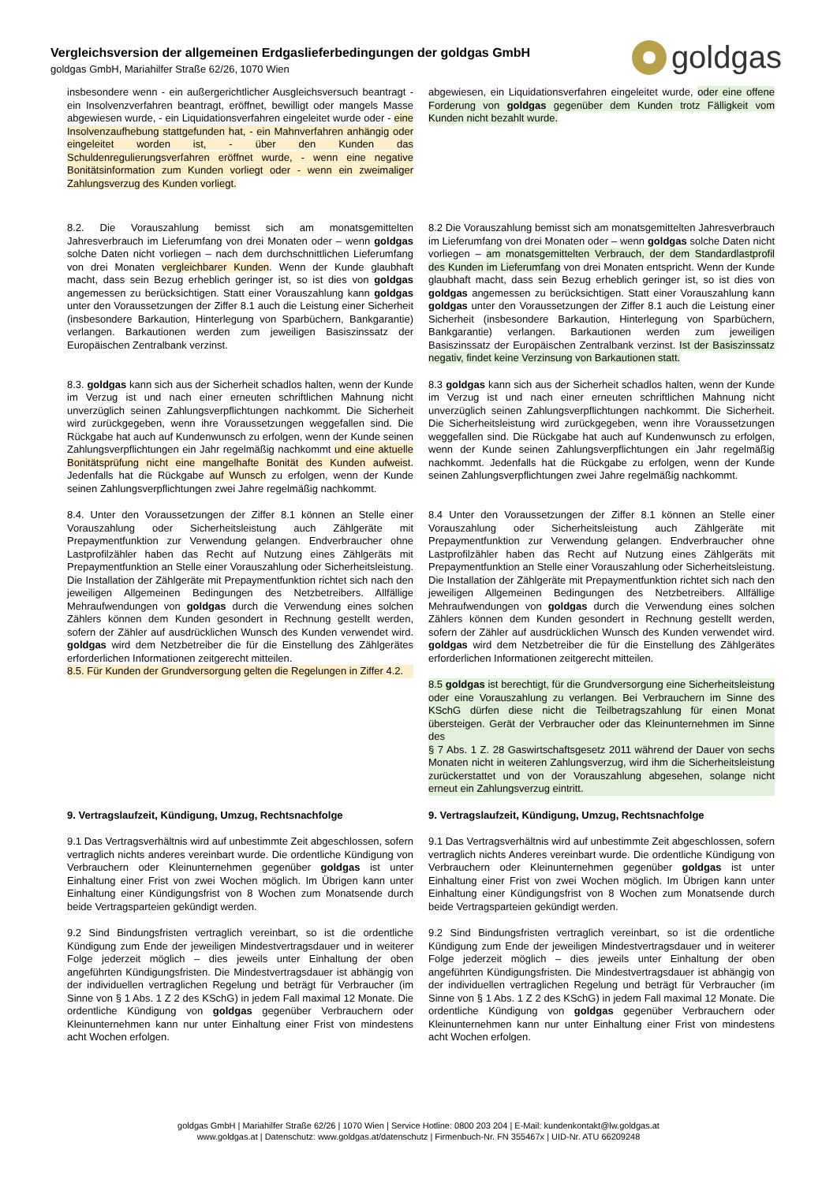Vergleichsversion der allgemeinen Erdgaslieferbedingungen der goldgas GmbH
goldgas GmbH, Mariahilfer Straße 62/26, 1070 Wien
goldgas
insbesondere wenn - ein außergerichtlicher Ausgleichsversuch beantragt - ein Insolvenzverfahren beantragt, eröffnet, bewilligt oder mangels Masse abgewiesen wurde, - ein Liquidationsverfahren eingeleitet wurde oder - eine Insolvenzaufhebung stattgefunden hat, - ein Mahnverfahren anhängig oder eingeleitet worden ist, - über den Kunden das Schuldenregulierungsverfahren eröffnet wurde, - wenn eine negative Bonitätsinformation zum Kunden vorliegt oder - wenn ein zweimaliger Zahlungsverzug des Kunden vorliegt.
abgewiesen, ein Liquidationsverfahren eingeleitet wurde, oder eine offene Forderung von goldgas gegenüber dem Kunden trotz Fälligkeit vom Kunden nicht bezahlt wurde.
8.2. Die Vorauszahlung bemisst sich am monatsgemittelten Jahresverbrauch im Lieferumfang von drei Monaten oder – wenn goldgas solche Daten nicht vorliegen – nach dem durchschnittlichen Lieferumfang von drei Monaten vergleichbarer Kunden. Wenn der Kunde glaubhaft macht, dass sein Bezug erheblich geringer ist, so ist dies von goldgas angemessen zu berücksichtigen. Statt einer Vorauszahlung kann goldgas unter den Voraussetzungen der Ziffer 8.1 auch die Leistung einer Sicherheit (insbesondere Barkaution, Hinterlegung von Sparbüchern, Bankgarantie) verlangen. Barkautionen werden zum jeweiligen Basiszinssatz der Europäischen Zentralbank verzinst.
8.2 Die Vorauszahlung bemisst sich am monatsgemittelten Jahresverbrauch im Lieferumfang von drei Monaten oder – wenn goldgas solche Daten nicht vorliegen – am monatsgemittelten Verbrauch, der dem Standardlastprofil des Kunden im Lieferumfang von drei Monaten entspricht. Wenn der Kunde glaubhaft macht, dass sein Bezug erheblich geringer ist, so ist dies von goldgas angemessen zu berücksichtigen. Statt einer Vorauszahlung kann goldgas unter den Voraussetzungen der Ziffer 8.1 auch die Leistung einer Sicherheit (insbesondere Barkaution, Hinterlegung von Sparbüchern, Bankgarantie) verlangen. Barkautionen werden zum jeweiligen Basiszinssatz der Europäischen Zentralbank verzinst. Ist der Basiszinssatz negativ, findet keine Verzinsung von Barkautionen statt.
8.3. goldgas kann sich aus der Sicherheit schadlos halten, wenn der Kunde im Verzug ist und nach einer erneuten schriftlichen Mahnung nicht unverzüglich seinen Zahlungsverpflichtungen nachkommt. Die Sicherheit wird zurückgegeben, wenn ihre Voraussetzungen weggefallen sind. Die Rückgabe hat auch auf Kundenwunsch zu erfolgen, wenn der Kunde seinen Zahlungsverpflichtungen ein Jahr regelmäßig nachkommt und eine aktuelle Bonitätsprüfung nicht eine mangelhafte Bonität des Kunden aufweist. Jedenfalls hat die Rückgabe auf Wunsch zu erfolgen, wenn der Kunde seinen Zahlungsverpflichtungen zwei Jahre regelmäßig nachkommt.
8.3 goldgas kann sich aus der Sicherheit schadlos halten, wenn der Kunde im Verzug ist und nach einer erneuten schriftlichen Mahnung nicht unverzüglich seinen Zahlungsverpflichtungen nachkommt. Die Sicherheit. Die Sicherheitsleistung wird zurückgegeben, wenn ihre Voraussetzungen weggefallen sind. Die Rückgabe hat auch auf Kundenwunsch zu erfolgen, wenn der Kunde seinen Zahlungsverpflichtungen ein Jahr regelmäßig nachkommt. Jedenfalls hat die Rückgabe zu erfolgen, wenn der Kunde seinen Zahlungsverpflichtungen zwei Jahre regelmäßig nachkommt.
8.4. Unter den Voraussetzungen der Ziffer 8.1 können an Stelle einer Vorauszahlung oder Sicherheitsleistung auch Zählgeräte mit Prepaymentfunktion zur Verwendung gelangen. Endverbraucher ohne Lastprofilzähler haben das Recht auf Nutzung eines Zählgeräts mit Prepaymentfunktion an Stelle einer Vorauszahlung oder Sicherheitsleistung. Die Installation der Zählgeräte mit Prepaymentfunktion richtet sich nach den jeweiligen Allgemeinen Bedingungen des Netzbetreibers. Allfällige Mehraufwendungen von goldgas durch die Verwendung eines solchen Zählers können dem Kunden gesondert in Rechnung gestellt werden, sofern der Zähler auf ausdrücklichen Wunsch des Kunden verwendet wird. goldgas wird dem Netzbetreiber die für die Einstellung des Zählgerätes erforderlichen Informationen zeitgerecht mitteilen.
8.5. Für Kunden der Grundversorgung gelten die Regelungen in Ziffer 4.2.
8.4 Unter den Voraussetzungen der Ziffer 8.1 können an Stelle einer Vorauszahlung oder Sicherheitsleistung auch Zählgeräte mit Prepaymentfunktion zur Verwendung gelangen. Endverbraucher ohne Lastprofilzähler haben das Recht auf Nutzung eines Zählgeräts mit Prepaymentfunktion an Stelle einer Vorauszahlung oder Sicherheitsleistung. Die Installation der Zählgeräte mit Prepaymentfunktion richtet sich nach den jeweiligen Allgemeinen Bedingungen des Netzbetreibers. Allfällige Mehraufwendungen von goldgas durch die Verwendung eines solchen Zählers können dem Kunden gesondert in Rechnung gestellt werden, sofern der Zähler auf ausdrücklichen Wunsch des Kunden verwendet wird. goldgas wird dem Netzbetreiber die für die Einstellung des Zählgerätes erforderlichen Informationen zeitgerecht mitteilen.
8.5 goldgas ist berechtigt, für die Grundversorgung eine Sicherheitsleistung oder eine Vorauszahlung zu verlangen. Bei Verbrauchern im Sinne des KSchG dürfen diese nicht die Teilbetragszahlung für einen Monat übersteigen. Gerät der Verbraucher oder das Kleinunternehmen im Sinne des
§ 7 Abs. 1 Z. 28 Gaswirtschaftsgesetz 2011 während der Dauer von sechs Monaten nicht in weiteren Zahlungsverzug, wird ihm die Sicherheitsleistung zurückerstattet und von der Vorauszahlung abgesehen, solange nicht erneut ein Zahlungsverzug eintritt.
9. Vertragslaufzeit, Kündigung, Umzug, Rechtsnachfolge
9. Vertragslaufzeit, Kündigung, Umzug, Rechtsnachfolge
9.1 Das Vertragsverhältnis wird auf unbestimmte Zeit abgeschlossen, sofern vertraglich nichts anderes vereinbart wurde. Die ordentliche Kündigung von Verbrauchern oder Kleinunternehmen gegenüber goldgas ist unter Einhaltung einer Frist von zwei Wochen möglich. Im Übrigen kann unter Einhaltung einer Kündigungsfrist von 8 Wochen zum Monatsende durch beide Vertragsparteien gekündigt werden.
9.1 Das Vertragsverhältnis wird auf unbestimmte Zeit abgeschlossen, sofern vertraglich nichts Anderes vereinbart wurde. Die ordentliche Kündigung von Verbrauchern oder Kleinunternehmen gegenüber goldgas ist unter Einhaltung einer Frist von zwei Wochen möglich. Im Übrigen kann unter Einhaltung einer Kündigungsfrist von 8 Wochen zum Monatsende durch beide Vertragsparteien gekündigt werden.
9.2 Sind Bindungsfristen vertraglich vereinbart, so ist die ordentliche Kündigung zum Ende der jeweiligen Mindestvertragsdauer und in weiterer Folge jederzeit möglich – dies jeweils unter Einhaltung der oben angeführten Kündigungsfristen. Die Mindestvertragsdauer ist abhängig von der individuellen vertraglichen Regelung und beträgt für Verbraucher (im Sinne von § 1 Abs. 1 Z 2 des KSchG) in jedem Fall maximal 12 Monate. Die ordentliche Kündigung von goldgas gegenüber Verbrauchern oder Kleinunternehmen kann nur unter Einhaltung einer Frist von mindestens acht Wochen erfolgen.
9.2 Sind Bindungsfristen vertraglich vereinbart, so ist die ordentliche Kündigung zum Ende der jeweiligen Mindestvertragsdauer und in weiterer Folge jederzeit möglich – dies jeweils unter Einhaltung der oben angeführten Kündigungsfristen. Die Mindestvertragsdauer ist abhängig von der individuellen vertraglichen Regelung und beträgt für Verbraucher (im Sinne von § 1 Abs. 1 Z 2 des KSchG) in jedem Fall maximal 12 Monate. Die ordentliche Kündigung von goldgas gegenüber Verbrauchern oder Kleinunternehmen kann nur unter Einhaltung einer Frist von mindestens acht Wochen erfolgen.
goldgas GmbH | Mariahilfer Straße 62/26 | 1070 Wien | Service Hotline: 0800 203 204 | E-Mail: kundenkontakt@lw.goldgas.at
www.goldgas.at | Datenschutz: www.goldgas.at/datenschutz | Firmenbuch-Nr. FN 355467x | UID-Nr. ATU 66209248